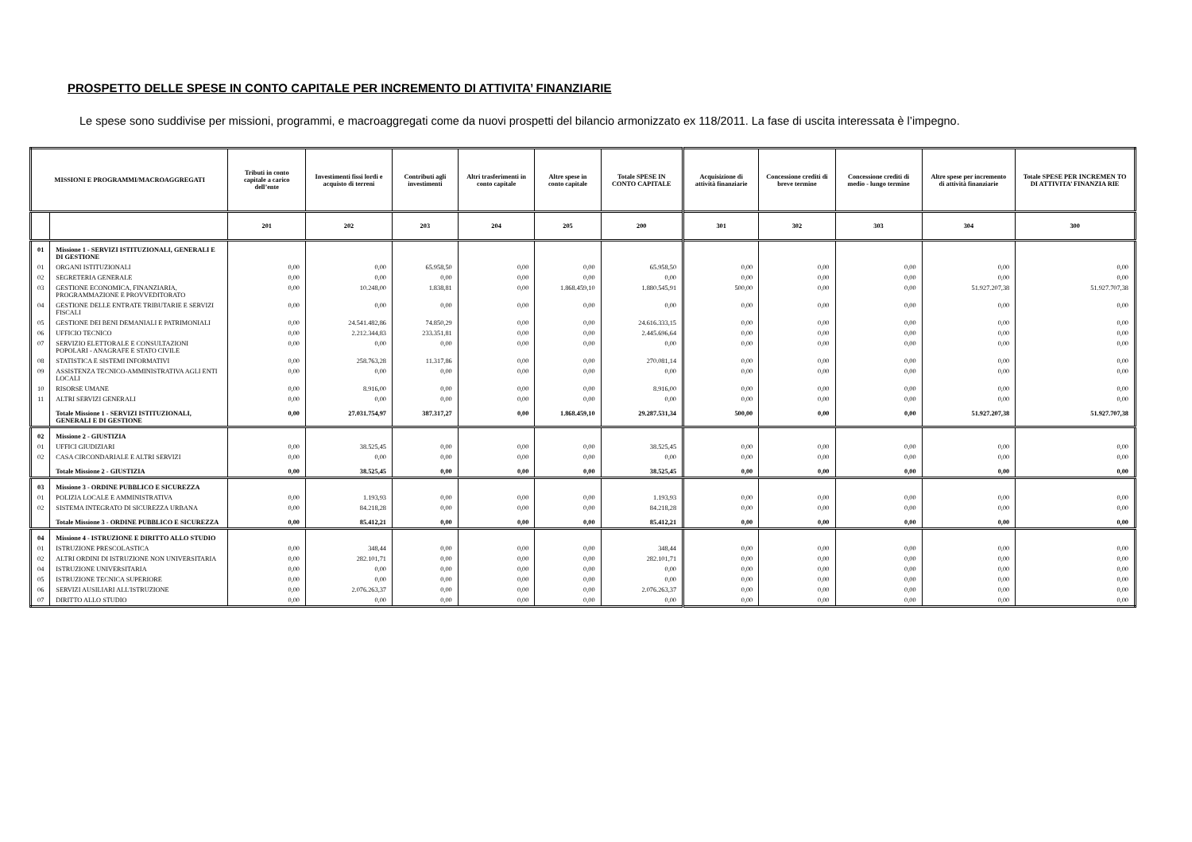PROSPETTO DELLE SPESE IN CONTO CAPITALE PER INCREMENTO DI ATTIVITA’ FINANZIARIE
Le spese sono suddivise per missioni, programmi, e macroaggregati come da nuovi prospetti del bilancio armonizzato ex 118/2011. La fase di uscita interessata è l’impegno.
| MISSIONI E PROGRAMMI/MACROAGGREGATI | | Tributi in conto capitale a carico dell’ente | Investimenti fissi lordi e acquisto di terreni | Contributi agli investimenti | Altri trasferimenti in conto capitale | Altre spese in conto capitale | Totale SPESE IN CONTO CAPITALE | Acquisizione di attività finanziarie | Concessione crediti di breve termine | Concessione crediti di medio - lungo termine | Altre spese per incremento di attività finanziarie | Totale SPESE PER INCREMEN TO DI ATTIVITA’ FINANZIA RIE |
| --- | --- | --- | --- | --- | --- | --- | --- | --- | --- | --- | --- | --- |
| | | 201 | 202 | 203 | 204 | 205 | 200 | 301 | 302 | 303 | 304 | 300 |
| 01 | Missione 1 - SERVIZI ISTITUZIONALI, GENERALI E DI GESTIONE | | | | | | | | | | | |
| 01 | ORGANI ISTITUZIONALI | 0,00 | 0,00 | 65.958,50 | 0,00 | 0,00 | 65.958,50 | 0,00 | 0,00 | 0,00 | 0,00 | 0,00 |
| 02 | SEGRETERIA GENERALE | 0,00 | 0,00 | 0,00 | 0,00 | 0,00 | 0,00 | 0,00 | 0,00 | 0,00 | 0,00 | 0,00 |
| 03 | GESTIONE ECONOMICA, FINANZIARIA, PROGRAMMAZIONE E PROVVEDITORATO | 0,00 | 10.248,00 | 1.838,81 | 0,00 | 1.868.459,10 | 1.880.545,91 | 500,00 | 0,00 | 0,00 | 51.927.207,38 | 51.927.707,38 |
| 04 | GESTIONE DELLE ENTRATE TRIBUTARIE E SERVIZI FISCALI | 0,00 | 0,00 | 0,00 | 0,00 | 0,00 | 0,00 | 0,00 | 0,00 | 0,00 | 0,00 | 0,00 |
| 05 | GESTIONE DEI BENI DEMANIALI E PATRIMONIALI | 0,00 | 24.541.482,86 | 74.850,29 | 0,00 | 0,00 | 24.616.333,15 | 0,00 | 0,00 | 0,00 | 0,00 | 0,00 |
| 06 | UFFICIO TECNICO | 0,00 | 2.212.344,83 | 233.351,81 | 0,00 | 0,00 | 2.445.696,64 | 0,00 | 0,00 | 0,00 | 0,00 | 0,00 |
| 07 | SERVIZIO ELETTORALE E CONSULTAZIONI POPOLARI - ANAGRAFE E STATO CIVILE | 0,00 | 0,00 | 0,00 | 0,00 | 0,00 | 0,00 | 0,00 | 0,00 | 0,00 | 0,00 | 0,00 |
| 08 | STATISTICA E SISTEMI INFORMATIVI | 0,00 | 258.763,28 | 11.317,86 | 0,00 | 0,00 | 270.081,14 | 0,00 | 0,00 | 0,00 | 0,00 | 0,00 |
| 09 | ASSISTENZA TECNICO-AMMINISTRATIVA AGLI ENTI LOCALI | 0,00 | 0,00 | 0,00 | 0,00 | 0,00 | 0,00 | 0,00 | 0,00 | 0,00 | 0,00 | 0,00 |
| 10 | RISORSE UMANE | 0,00 | 8.916,00 | 0,00 | 0,00 | 0,00 | 8.916,00 | 0,00 | 0,00 | 0,00 | 0,00 | 0,00 |
| 11 | ALTRI SERVIZI GENERALI | 0,00 | 0,00 | 0,00 | 0,00 | 0,00 | 0,00 | 0,00 | 0,00 | 0,00 | 0,00 | 0,00 |
| | Totale Missione 1 - SERVIZI ISTITUZIONALI, GENERALI E DI GESTIONE | 0,00 | 27.031.754,97 | 387.317,27 | 0,00 | 1.868.459,10 | 29.287.531,34 | 500,00 | 0,00 | 0,00 | 51.927.207,38 | 51.927.707,38 |
| 02 | Missione 2 - GIUSTIZIA | | | | | | | | | | | |
| 01 | UFFICI GIUDIZIARI | 0,00 | 38.525,45 | 0,00 | 0,00 | 0,00 | 38.525,45 | 0,00 | 0,00 | 0,00 | 0,00 | 0,00 |
| 02 | CASA CIRCONDARIALE E ALTRI SERVIZI | 0,00 | 0,00 | 0,00 | 0,00 | 0,00 | 0,00 | 0,00 | 0,00 | 0,00 | 0,00 | 0,00 |
| | Totale Missione 2 - GIUSTIZIA | 0,00 | 38.525,45 | 0,00 | 0,00 | 0,00 | 38.525,45 | 0,00 | 0,00 | 0,00 | 0,00 | 0,00 |
| 03 | Missione 3 - ORDINE PUBBLICO E SICUREZZA | | | | | | | | | | | |
| 01 | POLIZIA LOCALE E AMMINISTRATIVA | 0,00 | 1.193,93 | 0,00 | 0,00 | 0,00 | 1.193,93 | 0,00 | 0,00 | 0,00 | 0,00 | 0,00 |
| 02 | SISTEMA INTEGRATO DI SICUREZZA URBANA | 0,00 | 84.218,28 | 0,00 | 0,00 | 0,00 | 84.218,28 | 0,00 | 0,00 | 0,00 | 0,00 | 0,00 |
| | Totale Missione 3 - ORDINE PUBBLICO E SICUREZZA | 0,00 | 85.412,21 | 0,00 | 0,00 | 0,00 | 85.412,21 | 0,00 | 0,00 | 0,00 | 0,00 | 0,00 |
| 04 | Missione 4 - ISTRUZIONE E DIRITTO ALLO STUDIO | | | | | | | | | | | |
| 01 | ISTRUZIONE PRESCOLASTICA | 0,00 | 348,44 | 0,00 | 0,00 | 0,00 | 348,44 | 0,00 | 0,00 | 0,00 | 0,00 | 0,00 |
| 02 | ALTRI ORDINI DI ISTRUZIONE NON UNIVERSITARIA | 0,00 | 282.101,71 | 0,00 | 0,00 | 0,00 | 282.101,71 | 0,00 | 0,00 | 0,00 | 0,00 | 0,00 |
| 04 | ISTRUZIONE UNIVERSITARIA | 0,00 | 0,00 | 0,00 | 0,00 | 0,00 | 0,00 | 0,00 | 0,00 | 0,00 | 0,00 | 0,00 |
| 05 | ISTRUZIONE TECNICA SUPERIORE | 0,00 | 0,00 | 0,00 | 0,00 | 0,00 | 0,00 | 0,00 | 0,00 | 0,00 | 0,00 | 0,00 |
| 06 | SERVIZI AUSILIARI ALL'ISTRUZIONE | 0,00 | 2.076.263,37 | 0,00 | 0,00 | 0,00 | 2.076.263,37 | 0,00 | 0,00 | 0,00 | 0,00 | 0,00 |
| 07 | DIRITTO ALLO STUDIO | 0,00 | 0,00 | 0,00 | 0,00 | 0,00 | 0,00 | 0,00 | 0,00 | 0,00 | 0,00 | 0,00 |